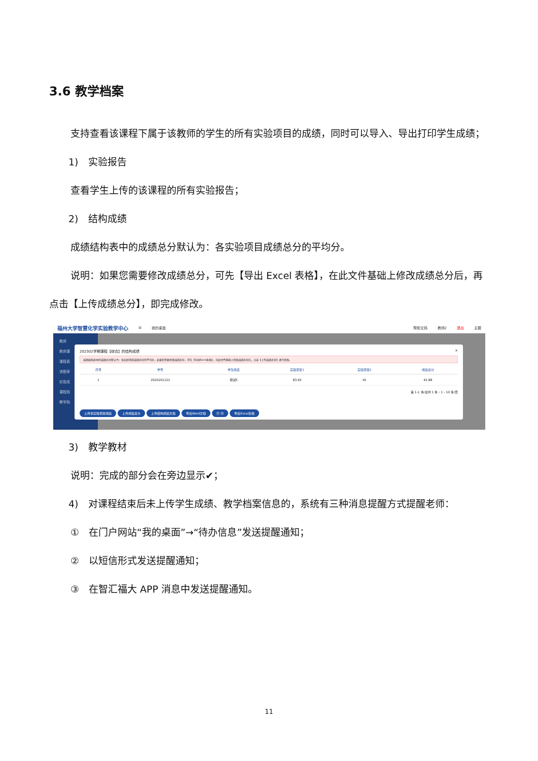3.6 教学档案
支持查看该课程下属于该教师的学生的所有实验项目的成绩，同时可以导入、导出打印学生成绩；
1)　实验报告
查看学生上传的该课程的所有实验报告；
2)　结构成绩
成绩结构表中的成绩总分默认为：各实验项目成绩总分的平均分。
说明：如果您需要修改成绩总分，可先【导出 Excel 表格】，在此文件基础上修改成绩总分后，再点击【上传成绩总分】，即完成修改。
福州大学智慧化学实验教学中心 ☰ 我的桌面 帮助文档 教师2 退出 主题
教师
教师课
课程表
请假审
实验成
课程档
教学档
202302学期课程【综合】的结构成绩 ×
成绩结构表中的成绩总分默认为：各实验项目成绩总分的平均分，如果您需要修改成绩总分，可先【导出Excel表格】，在此文件基础上修改成绩总分后，点击【上传成绩总分】进行修改。
| 序号 | 学号 | 学生姓名 | 实验项目1 | 实验项目2 | 成绩总分 |
| --- | --- | --- | --- | --- | --- |
| 1 | 2020201222 | 测试5 | 83.65 | 45 | 42.88 |
第 1-1 条/总共 1 条 ‹ 1 › 10 条/页
上传非实验项目成绩 上传成绩总分 上传结构成绩文档 导出Word文档 打 印 导出Excel表格
3)　教学教材
说明：完成的部分会在旁边显示✔；
4)　对课程结束后未上传学生成绩、教学档案信息的，系统有三种消息提醒方式提醒老师：
①　在门户网站“我的桌面”→“待办信息”发送提醒通知；
②　以短信形式发送提醒通知；
③　在智汇福大 APP 消息中发送提醒通知。
11